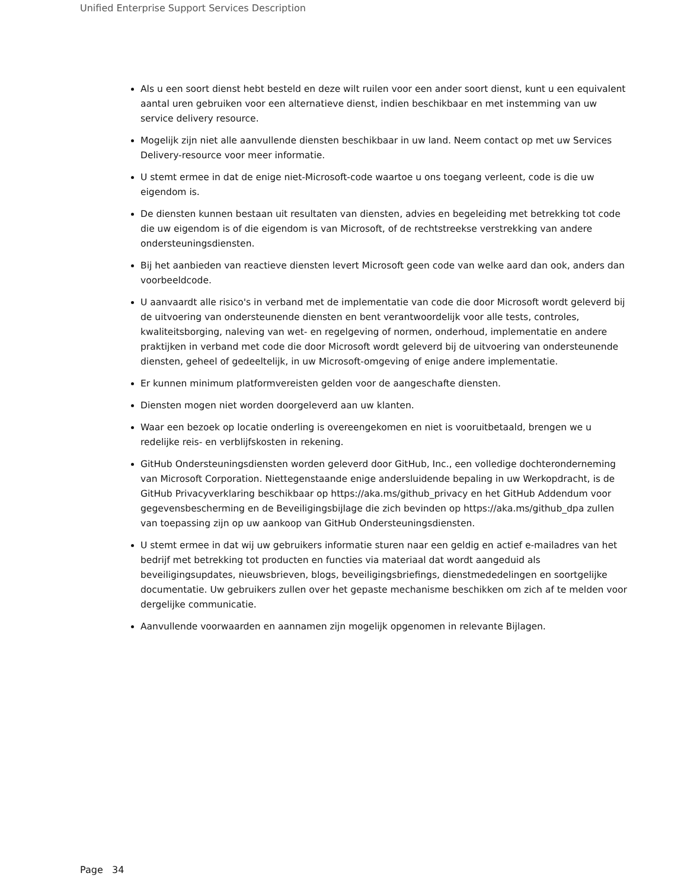Unified Enterprise Support Services Description
Als u een soort dienst hebt besteld en deze wilt ruilen voor een ander soort dienst, kunt u een equivalent aantal uren gebruiken voor een alternatieve dienst, indien beschikbaar en met instemming van uw service delivery resource.
Mogelijk zijn niet alle aanvullende diensten beschikbaar in uw land. Neem contact op met uw Services Delivery-resource voor meer informatie.
U stemt ermee in dat de enige niet-Microsoft-code waartoe u ons toegang verleent, code is die uw eigendom is.
De diensten kunnen bestaan uit resultaten van diensten, advies en begeleiding met betrekking tot code die uw eigendom is of die eigendom is van Microsoft, of de rechtstreekse verstrekking van andere ondersteuningsdiensten.
Bij het aanbieden van reactieve diensten levert Microsoft geen code van welke aard dan ook, anders dan voorbeeldcode.
U aanvaardt alle risico's in verband met de implementatie van code die door Microsoft wordt geleverd bij de uitvoering van ondersteunende diensten en bent verantwoordelijk voor alle tests, controles, kwaliteitsborging, naleving van wet- en regelgeving of normen, onderhoud, implementatie en andere praktijken in verband met code die door Microsoft wordt geleverd bij de uitvoering van ondersteunende diensten, geheel of gedeeltelijk, in uw Microsoft-omgeving of enige andere implementatie.
Er kunnen minimum platformvereisten gelden voor de aangeschafte diensten.
Diensten mogen niet worden doorgeleverd aan uw klanten.
Waar een bezoek op locatie onderling is overeengekomen en niet is vooruitbetaald, brengen we u redelijke reis- en verblijfskosten in rekening.
GitHub Ondersteuningsdiensten worden geleverd door GitHub, Inc., een volledige dochteronderneming van Microsoft Corporation. Niettegenstaande enige andersluidende bepaling in uw Werkopdracht, is de GitHub Privacyverklaring beschikbaar op https://aka.ms/github_privacy en het GitHub Addendum voor gegevensbescherming en de Beveiligingsbijlage die zich bevinden op https://aka.ms/github_dpa zullen van toepassing zijn op uw aankoop van GitHub Ondersteuningsdiensten.
U stemt ermee in dat wij uw gebruikers informatie sturen naar een geldig en actief e-mailadres van het bedrijf met betrekking tot producten en functies via materiaal dat wordt aangeduid als beveiligingsupdates, nieuwsbrieven, blogs, beveiligingsbriefings, dienstmededelingen en soortgelijke documentatie. Uw gebruikers zullen over het gepaste mechanisme beschikken om zich af te melden voor dergelijke communicatie.
Aanvullende voorwaarden en aannamen zijn mogelijk opgenomen in relevante Bijlagen.
Page 34